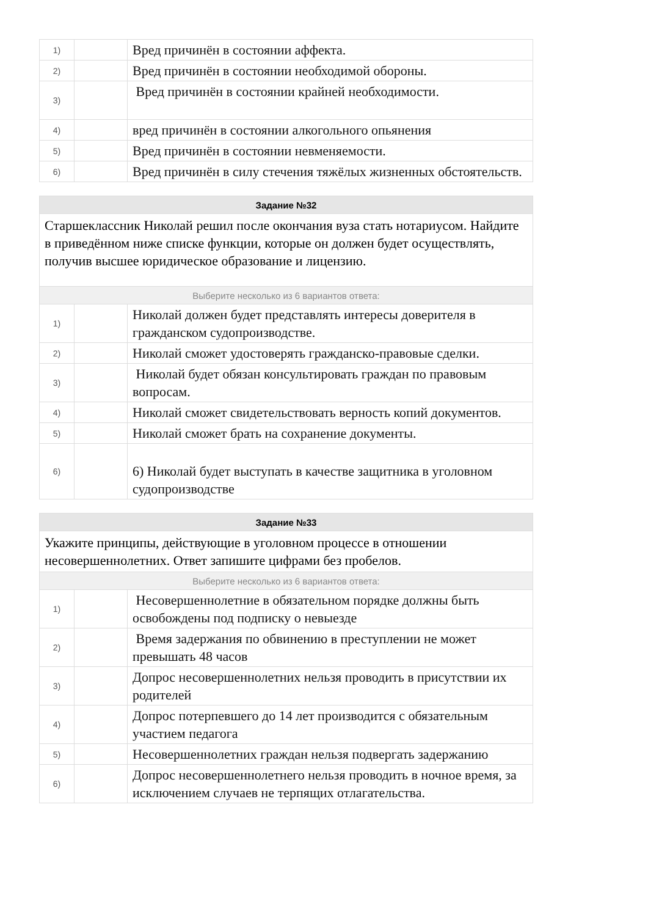| 1) | | Вред причинён в состоянии аффекта. |
| 2) | | Вред причинён в состоянии необходимой обороны. |
| 3) | | Вред причинён в состоянии крайней необходимости. |
| 4) | | вред причинён в состоянии алкогольного опьянения |
| 5) | | Вред причинён в состоянии невменяемости. |
| 6) | | Вред причинён в силу стечения тяжёлых жизненных обстоятельств. |
| Задание №32 | | |
| --- | --- | --- |
| Старшеклассник Николай решил после окончания вуза стать нотариусом. Найдите в приведённом ниже списке функции, которые он должен будет осуществлять, получив высшее юридическое образование и лицензию. | | |
| Выберите несколько из 6 вариантов ответа: | | |
| 1) | | Николай должен будет представлять интересы доверителя в гражданском судопроизводстве. |
| 2) | | Николай сможет удостоверять гражданско-правовые сделки. |
| 3) | | Николай будет обязан консультировать граждан по правовым вопросам. |
| 4) | | Николай сможет свидетельствовать верность копий документов. |
| 5) | | Николай сможет брать на сохранение документы. |
| 6) | | 6) Николай будет выступать в качестве защитника в уголовном судопроизводстве |
| Задание №33 | | |
| --- | --- | --- |
| Укажите принципы, действующие в уголовном процессе в отношении несовершеннолетних. Ответ запишите цифрами без пробелов. | | |
| Выберите несколько из 6 вариантов ответа: | | |
| 1) | | Несовершеннолетние в обязательном порядке должны быть освобождены под подписку о невыезде |
| 2) | | Время задержания по обвинению в преступлении не может превышать 48 часов |
| 3) | | Допрос несовершеннолетних нельзя проводить в присутствии их родителей |
| 4) | | Допрос потерпевшего до 14 лет производится с обязательным участием педагога |
| 5) | | Несовершеннолетних граждан нельзя подвергать задержанию |
| 6) | | Допрос несовершеннолетнего нельзя проводить в ночное время, за исключением случаев не терпящих отлагательства. |